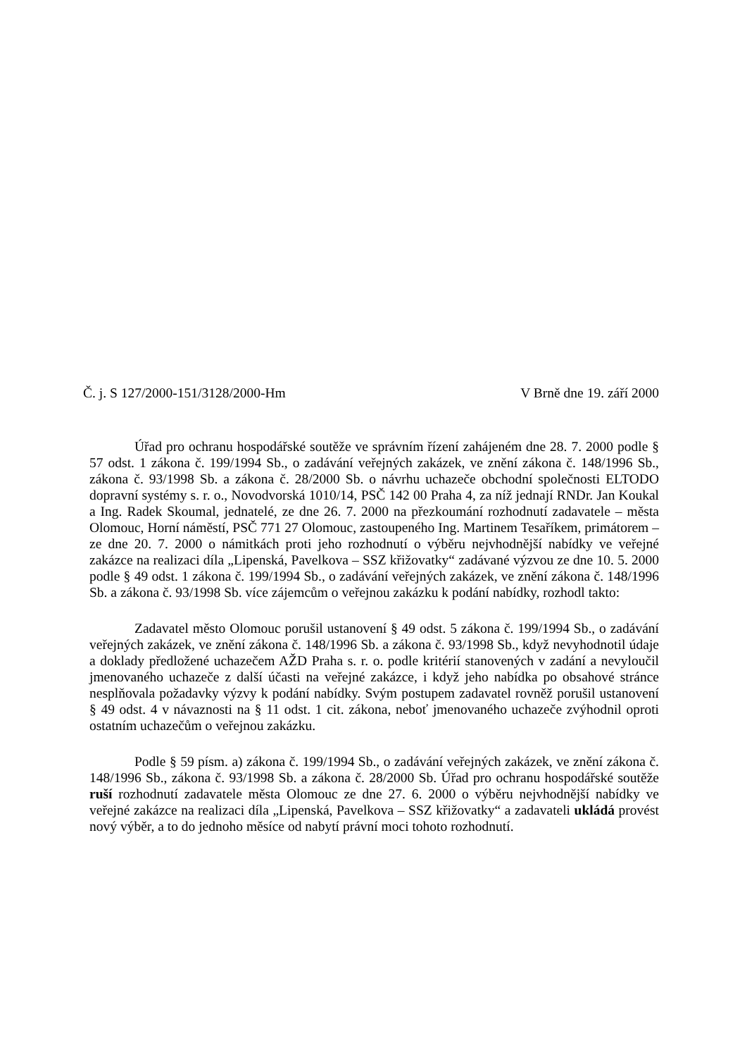Č. j. S 127/2000-151/3128/2000-Hm V Brně dne 19. září 2000
Úřad pro ochranu hospodářské soutěže ve správním řízení zahájeném dne 28. 7. 2000 podle § 57 odst. 1 zákona č. 199/1994 Sb., o zadávání veřejných zakázek, ve znění zákona č. 148/1996 Sb., zákona č. 93/1998 Sb. a zákona č. 28/2000 Sb. o návrhu uchazeče obchodní společnosti ELTODO dopravní systémy s. r. o., Novodvorská 1010/14, PSČ 142 00 Praha 4, za níž jednají RNDr. Jan Koukal a Ing. Radek Skoumal, jednatelé, ze dne 26. 7. 2000 na přezkoumání rozhodnutí zadavatele – města Olomouc, Horní náměstí, PSČ 771 27 Olomouc, zastoupeného Ing. Martinem Tesaříkem, primátorem – ze dne 20. 7. 2000 o námitkách proti jeho rozhodnutí o výběru nejvhodnější nabídky ve veřejné zakázce na realizaci díla „Lipenská, Pavelkova – SSZ křižovatky“ zadávané výzvou ze dne 10. 5. 2000 podle § 49 odst. 1 zákona č. 199/1994 Sb., o zadávání veřejných zakázek, ve znění zákona č. 148/1996 Sb. a zákona č. 93/1998 Sb. více zájemcům o veřejnou zakázku k podání nabídky, rozhodl takto:
Zadavatel město Olomouc porušil ustanovení § 49 odst. 5 zákona č. 199/1994 Sb., o zadávání veřejných zakázek, ve znění zákona č. 148/1996 Sb. a zákona č. 93/1998 Sb., když nevyhodnotil údaje a doklady předložené uchazečem AŽD Praha s. r. o. podle kritérií stanovených v zadání a nevyloučil jmenovaného uchazeče z další účasti na veřejné zakázce, i když jeho nabídka po obsahové stránce nesplňovala požadavky výzvy k podání nabídky. Svým postupem zadavatel rovněž porušil ustanovení § 49 odst. 4 v návaznosti na § 11 odst. 1 cit. zákona, neboť jmenovaného uchazeče zvýhodnil oproti ostatním uchazečům o veřejnou zakázku.
Podle § 59 písm. a) zákona č. 199/1994 Sb., o zadávání veřejných zakázek, ve znění zákona č. 148/1996 Sb., zákona č. 93/1998 Sb. a zákona č. 28/2000 Sb. Úřad pro ochranu hospodářské soutěže ruší rozhodnutí zadavatele města Olomouc ze dne 27. 6. 2000 o výběru nejvhodnější nabídky ve veřejné zakázce na realizaci díla „Lipenská, Pavelkova – SSZ křižovatky“ a zadavateli ukládá provést nový výběr, a to do jednoho měsíce od nabytí právní moci tohoto rozhodnutí.